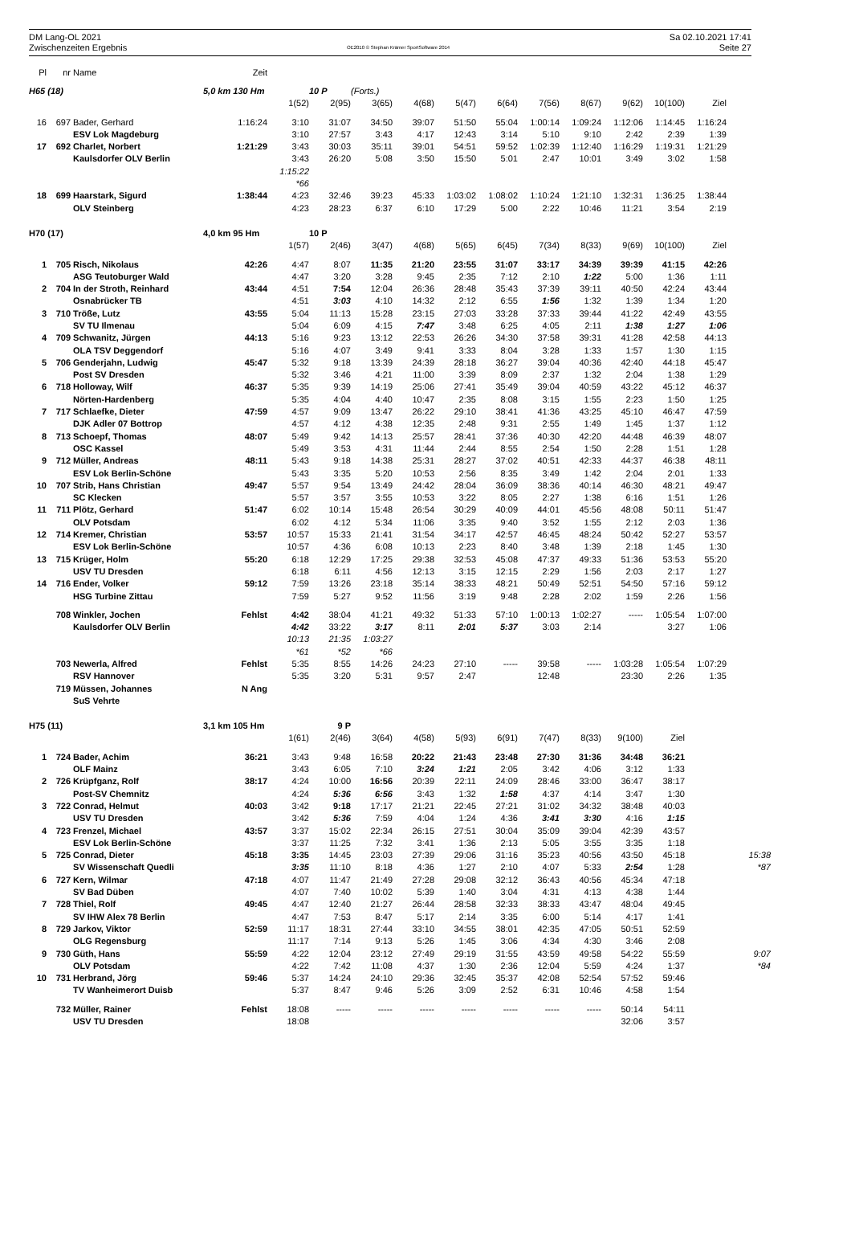DM Lang-OL 2021
Zwischenzeiten Ergebnis
OE2010 © Stephan Krämer SportSoftware 2014
Sa 02.10.2021 17:41
Seite 27
| Pl | nr | Name | Zeit | | | | | | | | | | | | |
| --- | --- | --- | --- | --- | --- | --- | --- | --- | --- | --- | --- | --- | --- | --- | --- |
| H65 (18) | | | 5,0 km 130 Hm | | 10 P | (Forts.) | | | | | | | | | |
| | | | | 1(52) | 2(95) | 3(65) | 4(68) | 5(47) | 6(64) | 7(56) | 8(67) | 9(62) | 10(100) | Ziel | |
| 16 | 697 | Bader, Gerhard | 1:16:24 | 3:10 | 31:07 | 34:50 | 39:07 | 51:50 | 55:04 | 1:00:14 | 1:09:24 | 1:12:06 | 1:14:45 | 1:16:24 | |
| | | ESV Lok Magdeburg | | 3:10 | 27:57 | 3:43 | 4:17 | 12:43 | 3:14 | 5:10 | 9:10 | 2:42 | 2:39 | 1:39 | |
| 17 | 692 | Charlet, Norbert | 1:21:29 | 3:43 | 30:03 | 35:11 | 39:01 | 54:51 | 59:52 | 1:02:39 | 1:12:40 | 1:16:29 | 1:19:31 | 1:21:29 | |
| | | Kaulsdorfer OLV Berlin | | 3:43 | 26:20 | 5:08 | 3:50 | 15:50 | 5:01 | 2:47 | 10:01 | 3:49 | 3:02 | 1:58 | |
| | | | | 1:15:22 | | | | | | | | | | | |
| | | | | *66 | | | | | | | | | | | |
| 18 | 699 | Haarstark, Sigurd | 1:38:44 | 4:23 | 32:46 | 39:23 | 45:33 | 1:03:02 | 1:08:02 | 1:10:24 | 1:21:10 | 1:32:31 | 1:36:25 | 1:38:44 | |
| | | OLV Steinberg | | 4:23 | 28:23 | 6:37 | 6:10 | 17:29 | 5:00 | 2:22 | 10:46 | 11:21 | 3:54 | 2:19 | |
| H70 (17) | | | 4,0 km 95 Hm | | 10 P | | | | | | | | | | |
| | | | | 1(57) | 2(46) | 3(47) | 4(68) | 5(65) | 6(45) | 7(34) | 8(33) | 9(69) | 10(100) | Ziel | |
| 1 | 705 | Risch, Nikolaus | 42:26 | 4:47 | 8:07 | 11:35 | 21:20 | 23:55 | 31:07 | 33:17 | 34:39 | 39:39 | 41:15 | 42:26 | |
| | | ASG Teutoburger Wald | | 4:47 | 3:20 | 3:28 | 9:45 | 2:35 | 7:12 | 2:10 | 1:22 | 5:00 | 1:36 | 1:11 | |
| 2 | 704 | In der Stroth, Reinhard | 43:44 | 4:51 | 7:54 | 12:04 | 26:36 | 28:48 | 35:43 | 37:39 | 39:11 | 40:50 | 42:24 | 43:44 | |
| | | Osnabrücker TB | | 4:51 | 3:03 | 4:10 | 14:32 | 2:12 | 6:55 | 1:56 | 1:32 | 1:39 | 1:34 | 1:20 | |
| 3 | 710 | Tröße, Lutz | 43:55 | 5:04 | 11:13 | 15:28 | 23:15 | 27:03 | 33:28 | 37:33 | 39:44 | 41:22 | 42:49 | 43:55 | |
| | | SV TU Ilmenau | | 5:04 | 6:09 | 4:15 | 7:47 | 3:48 | 6:25 | 4:05 | 2:11 | 1:38 | 1:27 | 1:06 | |
| 4 | 709 | Schwanitz, Jürgen | 44:13 | 5:16 | 9:23 | 13:12 | 22:53 | 26:26 | 34:30 | 37:58 | 39:31 | 41:28 | 42:58 | 44:13 | |
| | | OLA TSV Deggendorf | | 5:16 | 4:07 | 3:49 | 9:41 | 3:33 | 8:04 | 3:28 | 1:33 | 1:57 | 1:30 | 1:15 | |
| 5 | 706 | Genderjahn, Ludwig | 45:47 | 5:32 | 9:18 | 13:39 | 24:39 | 28:18 | 36:27 | 39:04 | 40:36 | 42:40 | 44:18 | 45:47 | |
| | | Post SV Dresden | | 5:32 | 3:46 | 4:21 | 11:00 | 3:39 | 8:09 | 2:37 | 1:32 | 2:04 | 1:38 | 1:29 | |
| 6 | 718 | Holloway, Wilf | 46:37 | 5:35 | 9:39 | 14:19 | 25:06 | 27:41 | 35:49 | 39:04 | 40:59 | 43:22 | 45:12 | 46:37 | |
| | | Nörten-Hardenberg | | 5:35 | 4:04 | 4:40 | 10:47 | 2:35 | 8:08 | 3:15 | 1:55 | 2:23 | 1:50 | 1:25 | |
| 7 | 717 | Schlaefke, Dieter | 47:59 | 4:57 | 9:09 | 13:47 | 26:22 | 29:10 | 38:41 | 41:36 | 43:25 | 45:10 | 46:47 | 47:59 | |
| | | DJK Adler 07 Bottrop | | 4:57 | 4:12 | 4:38 | 12:35 | 2:48 | 9:31 | 2:55 | 1:49 | 1:45 | 1:37 | 1:12 | |
| 8 | 713 | Schoepf, Thomas | 48:07 | 5:49 | 9:42 | 14:13 | 25:57 | 28:41 | 37:36 | 40:30 | 42:20 | 44:48 | 46:39 | 48:07 | |
| | | OSC Kassel | | 5:49 | 3:53 | 4:31 | 11:44 | 2:44 | 8:55 | 2:54 | 1:50 | 2:28 | 1:51 | 1:28 | |
| 9 | 712 | Müller, Andreas | 48:11 | 5:43 | 9:18 | 14:38 | 25:31 | 28:27 | 37:02 | 40:51 | 42:33 | 44:37 | 46:38 | 48:11 | |
| | | ESV Lok Berlin-Schöne | | 5:43 | 3:35 | 5:20 | 10:53 | 2:56 | 8:35 | 3:49 | 1:42 | 2:04 | 2:01 | 1:33 | |
| 10 | 707 | Strib, Hans Christian | 49:47 | 5:57 | 9:54 | 13:49 | 24:42 | 28:04 | 36:09 | 38:36 | 40:14 | 46:30 | 48:21 | 49:47 | |
| | | SC Klecken | | 5:57 | 3:57 | 3:55 | 10:53 | 3:22 | 8:05 | 2:27 | 1:38 | 6:16 | 1:51 | 1:26 | |
| 11 | 711 | Plötz, Gerhard | 51:47 | 6:02 | 10:14 | 15:48 | 26:54 | 30:29 | 40:09 | 44:01 | 45:56 | 48:08 | 50:11 | 51:47 | |
| | | OLV Potsdam | | 6:02 | 4:12 | 5:34 | 11:06 | 3:35 | 9:40 | 3:52 | 1:55 | 2:12 | 2:03 | 1:36 | |
| 12 | 714 | Kremer, Christian | 53:57 | 10:57 | 15:33 | 21:41 | 31:54 | 34:17 | 42:57 | 46:45 | 48:24 | 50:42 | 52:27 | 53:57 | |
| | | ESV Lok Berlin-Schöne | | 10:57 | 4:36 | 6:08 | 10:13 | 2:23 | 8:40 | 3:48 | 1:39 | 2:18 | 1:45 | 1:30 | |
| 13 | 715 | Krüger, Holm | 55:20 | 6:18 | 12:29 | 17:25 | 29:38 | 32:53 | 45:08 | 47:37 | 49:33 | 51:36 | 53:53 | 55:20 | |
| | | USV TU Dresden | | 6:18 | 6:11 | 4:56 | 12:13 | 3:15 | 12:15 | 2:29 | 1:56 | 2:03 | 2:17 | 1:27 | |
| 14 | 716 | Ender, Volker | 59:12 | 7:59 | 13:26 | 23:18 | 35:14 | 38:33 | 48:21 | 50:49 | 52:51 | 54:50 | 57:16 | 59:12 | |
| | | HSG Turbine Zittau | | 7:59 | 5:27 | 9:52 | 11:56 | 3:19 | 9:48 | 2:28 | 2:02 | 1:59 | 2:26 | 1:56 | |
| | 708 | Winkler, Jochen | Fehlst | 4:42 | 38:04 | 41:21 | 49:32 | 51:33 | 57:10 | 1:00:13 | 1:02:27 | ----- | 1:05:54 | 1:07:00 | |
| | | Kaulsdorfer OLV Berlin | | 4:42 | 33:22 | 3:17 | 8:11 | 2:01 | 5:37 | 3:03 | 2:14 | | 3:27 | 1:06 | |
| | | | | 10:13 | 21:35 | 1:03:27 | | | | | | | | | |
| | | | | *61 | *52 | *66 | | | | | | | | | |
| | 703 | Newerla, Alfred | Fehlst | 5:35 | 8:55 | 14:26 | 24:23 | 27:10 | ----- | 39:58 | ----- | 1:03:28 | 1:05:54 | 1:07:29 | |
| | | RSV Hannover | | 5:35 | 3:20 | 5:31 | 9:57 | 2:47 | | 12:48 | | 23:30 | 2:26 | 1:35 | |
| | 719 | Müssen, Johannes | N Ang | | | | | | | | | | | | |
| | | SuS Vehrte | | | | | | | | | | | | | |
| H75 (11) | | | 3,1 km 105 Hm | | 9 P | | | | | | | | | | |
| | | | | 1(61) | 2(46) | 3(64) | 4(58) | 5(93) | 6(91) | 7(47) | 8(33) | 9(100) | Ziel | | |
| 1 | 724 | Bader, Achim | 36:21 | 3:43 | 9:48 | 16:58 | 20:22 | 21:43 | 23:48 | 27:30 | 31:36 | 34:48 | 36:21 | | |
| | | OLF Mainz | | 3:43 | 6:05 | 7:10 | 3:24 | 1:21 | 2:05 | 3:42 | 4:06 | 3:12 | 1:33 | | |
| 2 | 726 | Krüpfganz, Rolf | 38:17 | 4:24 | 10:00 | 16:56 | 20:39 | 22:11 | 24:09 | 28:46 | 33:00 | 36:47 | 38:17 | | |
| | | Post-SV Chemnitz | | 4:24 | 5:36 | 6:56 | 3:43 | 1:32 | 1:58 | 4:37 | 4:14 | 3:47 | 1:30 | | |
| 3 | 722 | Conrad, Helmut | 40:03 | 3:42 | 9:18 | 17:17 | 21:21 | 22:45 | 27:21 | 31:02 | 34:32 | 38:48 | 40:03 | | |
| | | USV TU Dresden | | 3:42 | 5:36 | 7:59 | 4:04 | 1:24 | 4:36 | 3:41 | 3:30 | 4:16 | 1:15 | | |
| 4 | 723 | Frenzel, Michael | 43:57 | 3:37 | 15:02 | 22:34 | 26:15 | 27:51 | 30:04 | 35:09 | 39:04 | 42:39 | 43:57 | | |
| | | ESV Lok Berlin-Schöne | | 3:37 | 11:25 | 7:32 | 3:41 | 1:36 | 2:13 | 5:05 | 3:55 | 3:35 | 1:18 | | |
| 5 | 725 | Conrad, Dieter | 45:18 | 3:35 | 14:45 | 23:03 | 27:39 | 29:06 | 31:16 | 35:23 | 40:56 | 43:50 | 45:18 | | 15:38 |
| | | SV Wissenschaft Quedli | | 3:35 | 11:10 | 8:18 | 4:36 | 1:27 | 2:10 | 4:07 | 5:33 | 2:54 | 1:28 | | *87 |
| 6 | 727 | Kern, Wilmar | 47:18 | 4:07 | 11:47 | 21:49 | 27:28 | 29:08 | 32:12 | 36:43 | 40:56 | 45:34 | 47:18 | | |
| | | SV Bad Düben | | 4:07 | 7:40 | 10:02 | 5:39 | 1:40 | 3:04 | 4:31 | 4:13 | 4:38 | 1:44 | | |
| 7 | 728 | Thiel, Rolf | 49:45 | 4:47 | 12:40 | 21:27 | 26:44 | 28:58 | 32:33 | 38:33 | 43:47 | 48:04 | 49:45 | | |
| | | SV IHW Alex 78 Berlin | | 4:47 | 7:53 | 8:47 | 5:17 | 2:14 | 3:35 | 6:00 | 5:14 | 4:17 | 1:41 | | |
| 8 | 729 | Jarkov, Viktor | 52:59 | 11:17 | 18:31 | 27:44 | 33:10 | 34:55 | 38:01 | 42:35 | 47:05 | 50:51 | 52:59 | | |
| | | OLG Regensburg | | 11:17 | 7:14 | 9:13 | 5:26 | 1:45 | 3:06 | 4:34 | 4:30 | 3:46 | 2:08 | | |
| 9 | 730 | Güth, Hans | 55:59 | 4:22 | 12:04 | 23:12 | 27:49 | 29:19 | 31:55 | 43:59 | 49:58 | 54:22 | 55:59 | | 9:07 |
| | | OLV Potsdam | | 4:22 | 7:42 | 11:08 | 4:37 | 1:30 | 2:36 | 12:04 | 5:59 | 4:24 | 1:37 | | *84 |
| 10 | 731 | Herbrand, Jörg | 59:46 | 5:37 | 14:24 | 24:10 | 29:36 | 32:45 | 35:37 | 42:08 | 52:54 | 57:52 | 59:46 | | |
| | | TV Wanheimerort Duisb | | 5:37 | 8:47 | 9:46 | 5:26 | 3:09 | 2:52 | 6:31 | 10:46 | 4:58 | 1:54 | | |
| | 732 | Müller, Rainer | Fehlst | 18:08 | ----- | ----- | ----- | ----- | ----- | ----- | ----- | 50:14 | 54:11 | | |
| | | USV TU Dresden | | 18:08 | | | | | | | | 32:06 | 3:57 | | |